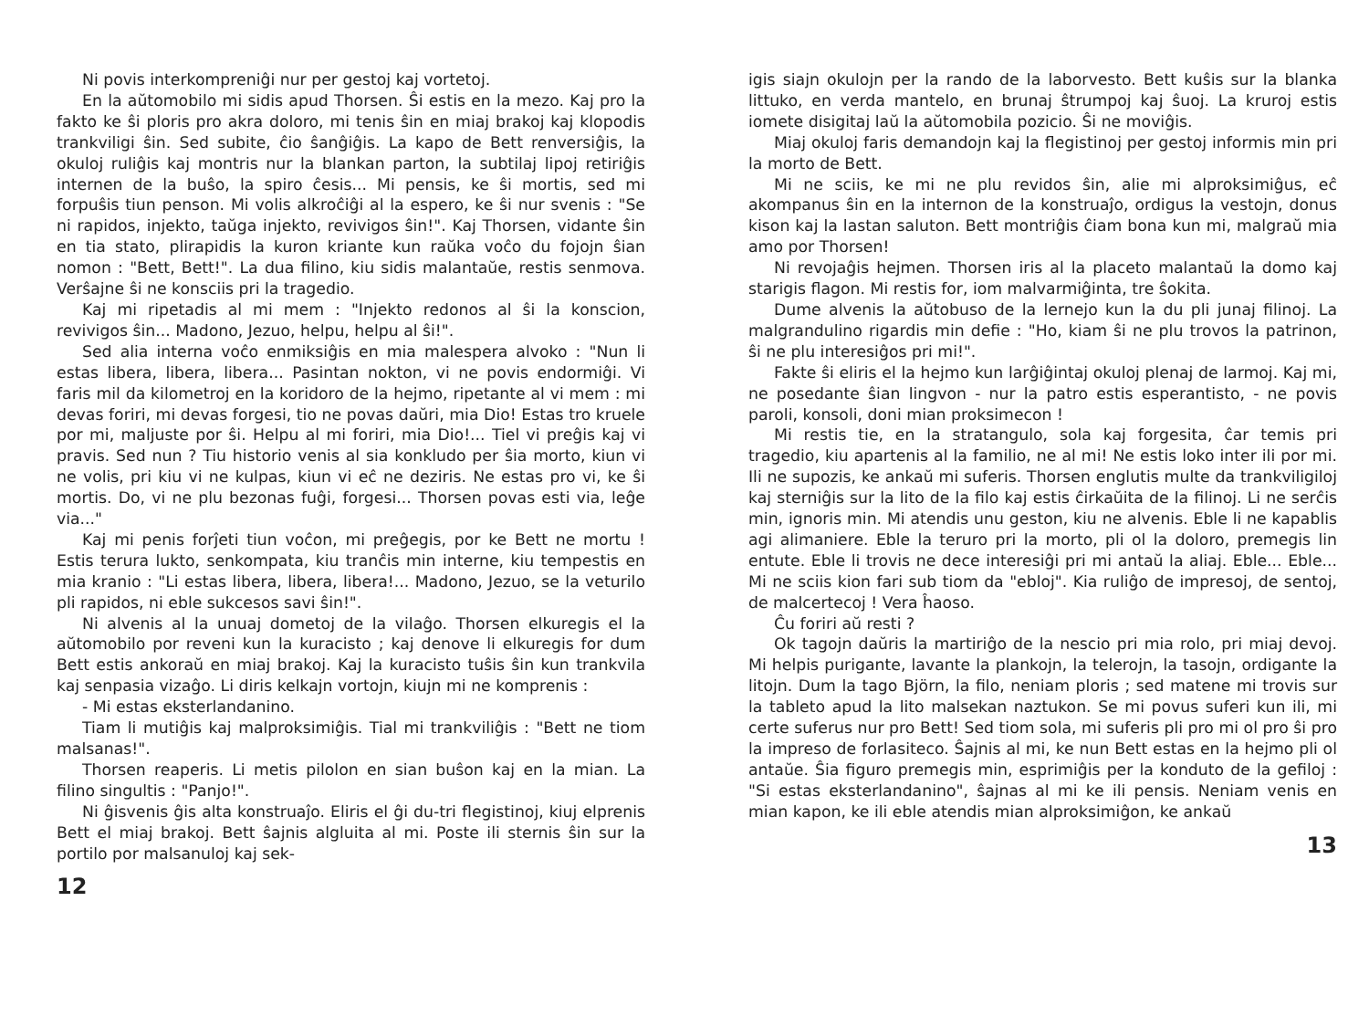Ni povis interkompreniĝi nur per gestoj kaj vortetoj.
En la aŭtomobilo mi sidis apud Thorsen. Ŝi estis en la mezo. Kaj pro la fakto ke ŝi ploris pro akra doloro, mi tenis ŝin en miaj brakoj kaj klopodis trankviligi ŝin. Sed subite, ĉio ŝanĝiĝis. La kapo de Bett renversiĝis, la okuloj ruliĝis kaj montris nur la blankan parton, la subtilaj lipoj retiriĝis internen de la buŝo, la spiro ĉesis... Mi pensis, ke ŝi mortis, sed mi forpuŝis tiun penson. Mi volis alkroĉiĝi al la espero, ke ŝi nur svenis : "Se ni rapidos, injekto, taŭga injekto, revivigos ŝin!". Kaj Thorsen, vidante ŝin en tia stato, plirapidis la kuron kriante kun raŭka voĉo du fojojn ŝian nomon : "Bett, Bett!". La dua filino, kiu sidis malantaŭe, restis senmova. Verŝajne ŝi ne konsciis pri la tragedio.
Kaj mi ripetadis al mi mem : "Injekto redonos al ŝi la konscion, revivigos ŝin... Madono, Jezuo, helpu, helpu al ŝi!".
Sed alia interna voĉo enmiksiĝis en mia malespera alvoko : "Nun li estas libera, libera, libera... Pasintan nokton, vi ne povis endormiĝi. Vi faris mil da kilometroj en la koridoro de la hejmo, ripetante al vi mem : mi devas foriri, mi devas forgesi, tio ne povas daŭri, mia Dio! Estas tro kruele por mi, maljuste por ŝi. Helpu al mi foriri, mia Dio!... Tiel vi preĝis kaj vi pravis. Sed nun ? Tiu historio venis al sia konkludo per ŝia morto, kiun vi ne volis, pri kiu vi ne kulpas, kiun vi eĉ ne deziris. Ne estas pro vi, ke ŝi mortis. Do, vi ne plu bezonas fuĝi, forgesi... Thorsen povas esti via, leĝe via..."
Kaj mi penis forĵeti tiun voĉon, mi preĝegis, por ke Bett ne mortu ! Estis terura lukto, senkompata, kiu tranĉis min interne, kiu tempestis en mia kranio : "Li estas libera, libera, libera!... Madono, Jezuo, se la veturilo pli rapidos, ni eble sukcesos savi ŝin!".
Ni alvenis al la unuaj dometoj de la vilaĝo. Thorsen elkuregis el la aŭtomobilo por reveni kun la kuracisto ; kaj denove li elkuregis for dum Bett estis ankoraŭ en miaj brakoj. Kaj la kuracisto tuŝis ŝin kun trankvila kaj senpasia vizaĝo. Li diris kelkajn vortojn, kiujn mi ne komprenis :
- Mi estas eksterlandanino.
Tiam li mutiĝis kaj malproksimiĝis. Tial mi trankviliĝis : "Bett ne tiom malsanas!".
Thorsen reaperis. Li metis pilolon en sian buŝon kaj en la mian. La filino singultis : "Panjo!".
Ni ĝisvenis ĝis alta konstruaĵo. Eliris el ĝi du-tri flegistinoj, kiuj elprenis Bett el miaj brakoj. Bett ŝajnis algluita al mi. Poste ili sternis ŝin sur la portilo por malsanuloj kaj sek-
12
igis siajn okulojn per la rando de la laborvesto. Bett kuŝis sur la blanka littuko, en verda mantelo, en brunaj ŝtrumpoj kaj ŝuoj. La kruroj estis iomete disigitaj laŭ la aŭtomobila pozicio. Ŝi ne moviĝis.
Miaj okuloj faris demandojn kaj la flegistinoj per gestoj informis min pri la morto de Bett.
Mi ne sciis, ke mi ne plu revidos ŝin, alie mi alproksimiĝus, eĉ akompanus ŝin en la internon de la konstruaĵo, ordigus la vestojn, donus kison kaj la lastan saluton. Bett montriĝis ĉiam bona kun mi, malgraŭ mia amo por Thorsen!
Ni revojaĝis hejmen. Thorsen iris al la placeto malantaŭ la domo kaj starigis flagon. Mi restis for, iom malvarmiĝinta, tre ŝokita.
Dume alvenis la aŭtobuso de la lernejo kun la du pli junaj filinoj. La malgrandulino rigardis min defie : "Ho, kiam ŝi ne plu trovos la patrinon, ŝi ne plu interesiĝos pri mi!".
Fakte ŝi eliris el la hejmo kun larĝiĝintaj okuloj plenaj de larmoj. Kaj mi, ne posedante ŝian lingvon - nur la patro estis esperantisto, - ne povis paroli, konsoli, doni mian proksimecon !
Mi restis tie, en la stratangulo, sola kaj forgesita, ĉar temis pri tragedio, kiu apartenis al la familio, ne al mi! Ne estis loko inter ili por mi. Ili ne supozis, ke ankaŭ mi suferis. Thorsen englutis multe da trankviligiloj kaj sterniĝis sur la lito de la filo kaj estis ĉirkaŭita de la filinoj. Li ne serĉis min, ignoris min. Mi atendis unu geston, kiu ne alvenis. Eble li ne kapablis agi alimaniere. Eble la teruro pri la morto, pli ol la doloro, premegis lin entute. Eble li trovis ne dece interesiĝi pri mi antaŭ la aliaj. Eble... Eble... Mi ne sciis kion fari sub tiom da "ebloj". Kia ruliĝo de impresoj, de sentoj, de malcertecoj ! Vera ĥaoso.
Ĉu foriri aŭ resti ?
Ok tagojn daŭris la martiriĝo de la nescio pri mia rolo, pri miaj devoj. Mi helpis purigante, lavante la plankojn, la telerojn, la tasojn, ordigante la litojn. Dum la tago Björn, la filo, neniam ploris ; sed matene mi trovis sur la tableto apud la lito malsekan naztukon. Se mi povus suferi kun ili, mi certe suferus nur pro Bett! Sed tiom sola, mi suferis pli pro mi ol pro ŝi pro la impreso de forlasiteco. Ŝajnis al mi, ke nun Bett estas en la hejmo pli ol antaŭe. Ŝia figuro premegis min, esprimiĝis per la konduto de la gefiloj : "Si estas eksterlandanino", ŝajnas al mi ke ili pensis. Neniam venis en mian kapon, ke ili eble atendis mian alproksimiĝon, ke ankaŭ
13